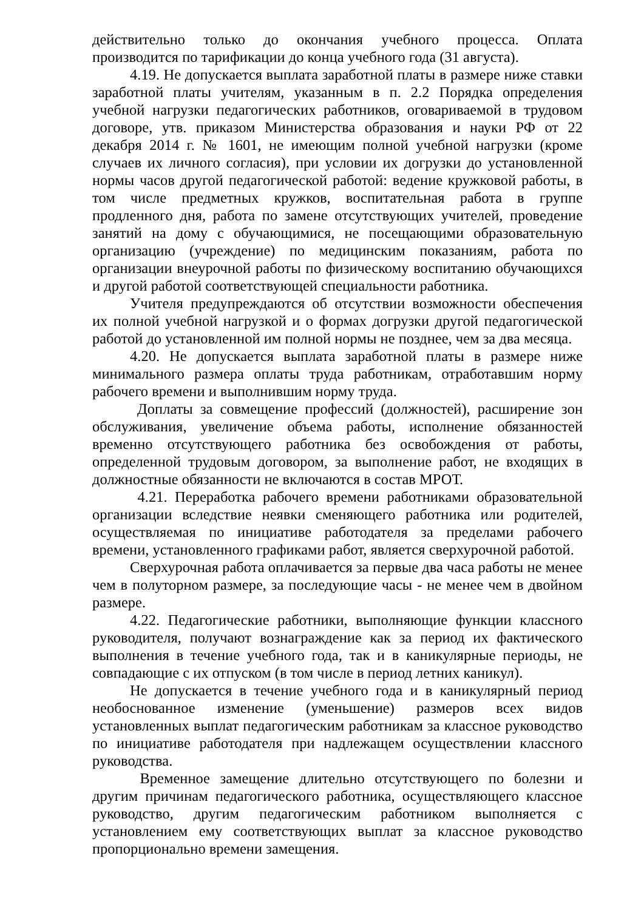действительно только до окончания учебного процесса. Оплата производится по тарификации до конца учебного года (31 августа).
4.19. Не допускается выплата заработной платы в размере ниже ставки заработной платы учителям, указанным в п. 2.2 Порядка определения учебной нагрузки педагогических работников, оговариваемой в трудовом договоре, утв. приказом Министерства образования и науки РФ от 22 декабря 2014 г. № 1601, не имеющим полной учебной нагрузки (кроме случаев их личного согласия), при условии их догрузки до установленной нормы часов другой педагогической работой: ведение кружковой работы, в том числе предметных кружков, воспитательная работа в группе продленного дня, работа по замене отсутствующих учителей, проведение занятий на дому с обучающимися, не посещающими образовательную организацию (учреждение) по медицинским показаниям, работа по организации внеурочной работы по физическому воспитанию обучающихся и другой работой соответствующей специальности работника.
Учителя предупреждаются об отсутствии возможности обеспечения их полной учебной нагрузкой и о формах догрузки другой педагогической работой до установленной им полной нормы не позднее, чем за два месяца.
4.20. Не допускается выплата заработной платы в размере ниже минимального размера оплаты труда работникам, отработавшим норму рабочего времени и выполнившим норму труда.
Доплаты за совмещение профессий (должностей), расширение зон обслуживания, увеличение объема работы, исполнение обязанностей временно отсутствующего работника без освобождения от работы, определенной трудовым договором, за выполнение работ, не входящих в должностные обязанности не включаются в состав МРОТ.
4.21. Переработка рабочего времени работниками образовательной организации вследствие неявки сменяющего работника или родителей, осуществляемая по инициативе работодателя за пределами рабочего времени, установленного графиками работ, является сверхурочной работой.
Сверхурочная работа оплачивается за первые два часа работы не менее чем в полуторном размере, за последующие часы - не менее чем в двойном размере.
4.22. Педагогические работники, выполняющие функции классного руководителя, получают вознаграждение как за период их фактического выполнения в течение учебного года, так и в каникулярные периоды, не совпадающие с их отпуском (в том числе в период летних каникул).
Не допускается в течение учебного года и в каникулярный период необоснованное изменение (уменьшение) размеров всех видов установленных выплат педагогическим работникам за классное руководство по инициативе работодателя при надлежащем осуществлении классного руководства.
Временное замещение длительно отсутствующего по болезни и другим причинам педагогического работника, осуществляющего классное руководство, другим педагогическим работником выполняется с установлением ему соответствующих выплат за классное руководство пропорционально времени замещения.